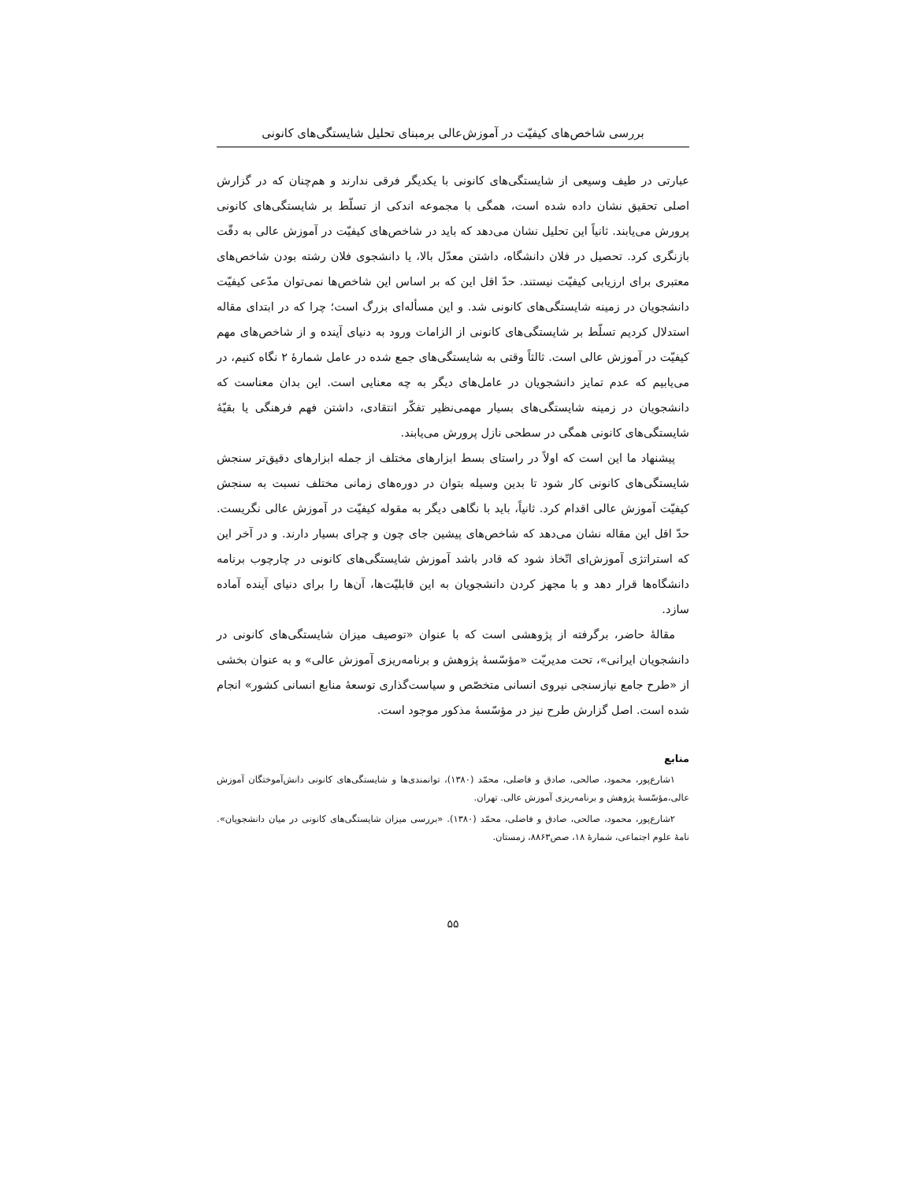بررسی شاخص‌های کیفیّت در آموزش‌عالی برمبنای تحلیل شایستگی‌های کانونی
عبارتی در طیف وسیعی از شایستگی‌های کانونی با یکدیگر فرقی ندارند و هم‌چنان که در گزارش اصلی تحقیق نشان داده شده است، همگی با مجموعه اندکی از تسلّط بر شایستگی‌های کانونی پرورش می‌یابند. ثانیاً این تحلیل نشان می‌دهد که باید در شاخص‌های کیفیّت در آموزش عالی به دقّت بازنگری کرد. تحصیل در فلان دانشگاه، داشتن معدّل بالا، یا دانشجوی فلان رشته بودن شاخص‌های معتبری برای ارزیابی کیفیّت نیستند. حدّ اقل این که بر اساس این شاخص‌ها نمی‌توان مدّعی کیفیّت دانشجویان در زمینه شایستگی‌های کانونی شد. و این مسأله‌ای بزرگ است؛ چرا که در ابتدای مقاله استدلال کردیم تسلّط بر شایستگی‌های کانونی از الزامات ورود به دنیای آینده و از شاخص‌های مهم کیفیّت در آموزش عالی است. ثالثاً وقتی به شایستگی‌های جمع شده در عامل شمارهٔ ۲ نگاه کنیم، در می‌یابیم که عدم تمایز دانشجویان در عامل‌های دیگر به چه معنایی است. این بدان معناست که دانشجویان در زمینه شایستگی‌های بسیار مهمی‌نظیر تفکّر انتقادی، داشتن فهم فرهنگی یا بقیّهٔ شایستگی‌های کانونی همگی در سطحی نازل پرورش می‌یابند.
پیشنهاد ما این است که اولاً در راستای بسط ابزارهای مختلف از جمله ابزارهای دقیق‌تر سنجش شایستگی‌های کانونی کار شود تا بدین وسیله بتوان در دوره‌های زمانی مختلف نسبت به سنجش کیفیّت آموزش عالی اقدام کرد. ثانیاً، باید با نگاهی دیگر به مقوله کیفیّت در آموزش عالی نگریست. حدّ اقل این مقاله نشان می‌دهد که شاخص‌های پیشین جای چون و چرای بسیار دارند. و در آخر این که استراتژی آموزش‌ای اتّخاذ شود که قادر باشد آموزش شایستگی‌های کانونی در چارچوب برنامه دانشگاه‌ها قرار دهد و با مجهز کردن دانشجویان به این قابلیّت‌ها، آن‌ها را برای دنیای آینده آماده سازد.
مقالهٔ حاضر، برگرفته از پژوهشی است که با عنوان «توصیف میزان شایستگی‌های کانونی در دانشجویان ایرانی»، تحت مدیریّت «مؤسّسهٔ پژوهش و برنامه‌ریزی آموزش عالی» و به عنوان بخشی از «طرح جامع نیازسنجی نیروی انسانی متخصّص و سیاست‌گذاری توسعهٔ منابع انسانی کشور» انجام شده است. اصل گزارش طرح نیز در مؤسّسهٔ مذکور موجود است.
منابع
۱شارع‌پور، محمود، صالحی، صادق و فاضلی، محمّد (۱۳۸۰)، توانمندی‌ها و شایستگی‌های کانونی دانش‌آموختگان آموزش عالی،مؤسّسهٔ پژوهش و برنامه‌ریزی آموزش عالی. تهران.
۲شارع‌پور، محمود، صالحی، صادق و فاضلی، محمّد (۱۳۸۰). «بررسی میزان شایستگی‌های کانونی در میان دانشجویان». نامهٔ علوم اجتماعی، شمارهٔ ۱۸، صص۸۸۶۳، زمستان.
۵۵